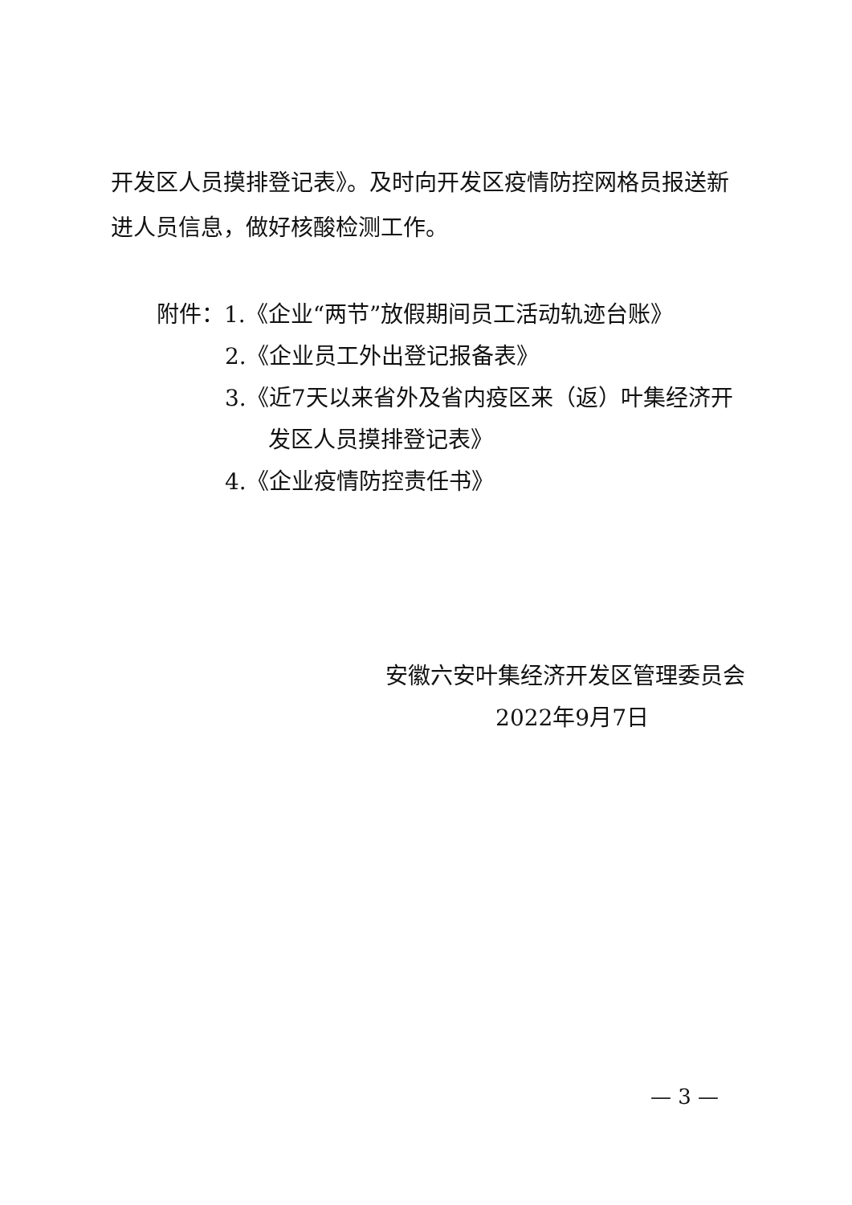开发区人员摸排登记表》。及时向开发区疫情防控网格员报送新进人员信息，做好核酸检测工作。
附件：1.《企业“两节”放假期间员工活动轨迹台账》
2.《企业员工外出登记报备表》
3.《近7天以来省外及省内疫区来（返）叶集经济开
发区人员摸排登记表》
4.《企业疫情防控责任书》
安徽六安叶集经济开发区管理委员会
2022年9月7日
— 3 —